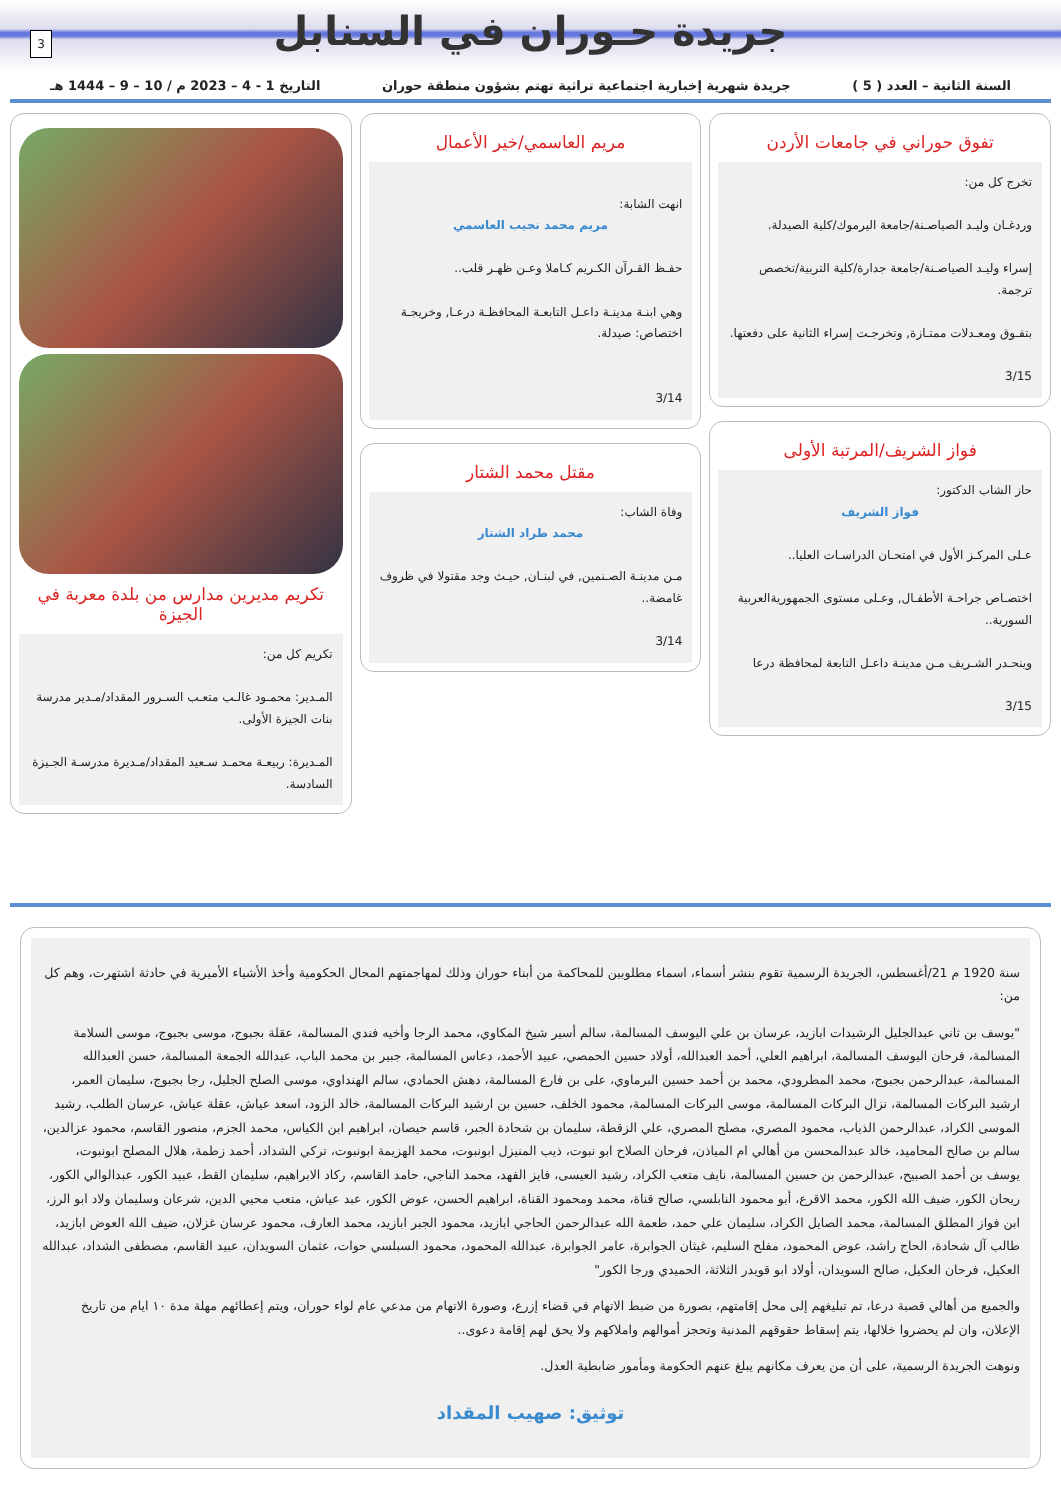3
جريدة حـوران في السنابل
السنة الثانية – العدد ( 5 ) جريدة شهرية إخبارية اجتماعية تراثية تهتم بشؤون منطقة حوران التاريخ 1 - 4 – 2023 م / 10 – 9 – 1444 هـ
تفوق حوراني في جامعات الأردن
تخرج كل من:
وردغـان وليـد الصياصـنة/جامعة اليرموك/كلية الصيدلة.
إسراء وليـد الصياصـنة/جامعة جدارة/كلية التربية/تخصص ترجمة.
بتفـوق ومعـدلات ممتـازة, وتخرجـت إسراء الثانية على دفعتها.
3/15
فواز الشريف/المرتبة الأولى
حاز الشاب الدكتور:
فواز الشريف
عـلى المركـز الأول في امتحـان الدراسـات العليا..
اختصـاص جراحـة الأطفـال, وعـلى مستوى الجمهوريةالعربية السورية..
وينحـدر الشـريف مـن مدينـة داعـل التابعة لمحافظة درعا
3/15
مريم العاسمي/خير الأعمال
انهت الشابة:
مريم محمد نجيب العاسمي
حفـظ القـرآن الكـريم كـاملا وعـن ظهـر قلب..
وهي ابنـة مدينـة داعـل التابعـة المحافظـة درعـا, وخريجـة اختصاص: صيدلة.
3/14
مقتل محمد الشتار
وفاة الشاب:
محمد طراد الشتار
مـن مدينـة الصـنمين, في لبنـان, حيـث وجد مقتولا في ظروف غامضة..
3/14
تكريم مديرين مدارس من بلدة معربة في الجيزة
تكريم كل من:
المـدير: محمـود غالـب متعـب السـرور المقداد/مـدير مدرسة بنات الجيزة الأولى.
المـديرة: ربيعـة محمـد سـعيد المقداد/مـديرة مدرسـة الجـيزة السادسة.
سنة 1920 م 21/أغسطس، الجريدة الرسمية تقوم بنشر أسماء، اسماء مطلوبين للمحاكمة من أبناء حوران وذلك لمهاجمتهم المحال الحكومية وأخذ الأشياء الأميرية في حادثة اشتهرت، وهم كل من:
"يوسف بن ثاني عبدالجليل الرشيدات ابازيد، عرسان بن علي اليوسف المسالمة، سالم أسير شيخ المكاوي، محمد الرجا وأخيه فندي المسالمة، عقلة بجبوج، موسى بجبوج، موسى السلامة المسالمة، فرحان اليوسف المسالمة، ابراهيم العلي، أحمد العبدالله، أولاد حسين الحمصي، عبيد الأحمد، دعاس المسالمة، جبير بن محمد الباب، عبدالله الجمعة المسالمة، حسن العبدالله المسالمة، عبدالرحمن بجبوج، محمد المطرودي، محمد بن أحمد حسين البرماوي، على بن فارع المسالمة، دهش الحمادي، سالم الهنداوي، موسى الصلح الجليل، رجا بجبوج، سليمان العمر، ارشيد البركات المسالمة، نزال البركات المسالمة، موسى البركات المسالمة، محمود الخلف، حسين بن ارشيد البركات المسالمة، خالد الزود، اسعد عياش، عقلة عياش، عرسان الطلب، رشيد الموسى الكراد، عبدالرحمن الذياب، محمود المصري، مصلح المصري، علي الزقطة، سليمان بن شحادة الجبر، قاسم حيصان، ابراهيم ابن الكياس، محمد الجزم، منصور القاسم، محمود عزالدين، سالم بن صالح المحاميد، خالد عبدالمحسن من أهالي ام المياذن، فرحان الصلاح ابو نبوت، ذيب المنيزل ابونبوت، محمد الهزيمة ابونبوت، تركي الشداد، أحمد زطمة، هلال المصلح ابونبوت، يوسف بن أحمد الصبيح، عبدالرحمن بن حسين المسالمة، نايف متعب الكراد، رشيد العيسى، فايز الفهد، محمد الناجي، حامد القاسم، ركاد الابراهيم، سليمان القط، عبيد الكور، عبدالوالي الكور، ريحان الكور، ضيف الله الكور، محمد الاقرع، أبو محمود النابلسي، صالح قناة، محمد ومحمود القناة، ابراهيم الحسن، عوض الكور، عبد عياش، متعب محيي الدين، شرعان وسليمان ولاد ابو الرز، ابن فواز المطلق المسالمة، محمد الصايل الكراد، سليمان علي حمد، طعمة الله عبدالرحمن الحاجي ابازيد، محمود الجبر ابازيد، محمد العارف، محمود عرسان غزلان، ضيف الله العوض ابازيد، طالب آل شحادة، الحاج راشد، عوض المحمود، مفلح السليم، غيثان الجوابرة، عامر الجوابرة، عبدالله المحمود، محمود السبلسي حوات، عثمان السويدان، عبيد القاسم، مصطفى الشداد، عبدالله العكيل، فرحان العكيل، صالح السويدان، أولاد ابو قويدر الثلاثة، الحميدي ورجا الكور"
والجميع من أهالي قصبة درعا، تم تبليغهم إلى محل إقامتهم، بصورة من ضبط الاتهام في قضاء إزرع، وصورة الاتهام من مدعي عام لواء حوران، ويتم إعطائهم مهلة مدة ١٠ ايام من تاريخ الإعلان، وان لم يحضروا خلالها، يتم إسقاط حقوقهم المدنية وتحجز أموالهم واملاكهم ولا يحق لهم إقامة دعوى..
ونوهت الجريدة الرسمية، على أن من يعرف مكانهم يبلغ عنهم الحكومة ومأمور ضابطية العدل.
توثيق: صهيب المقداد